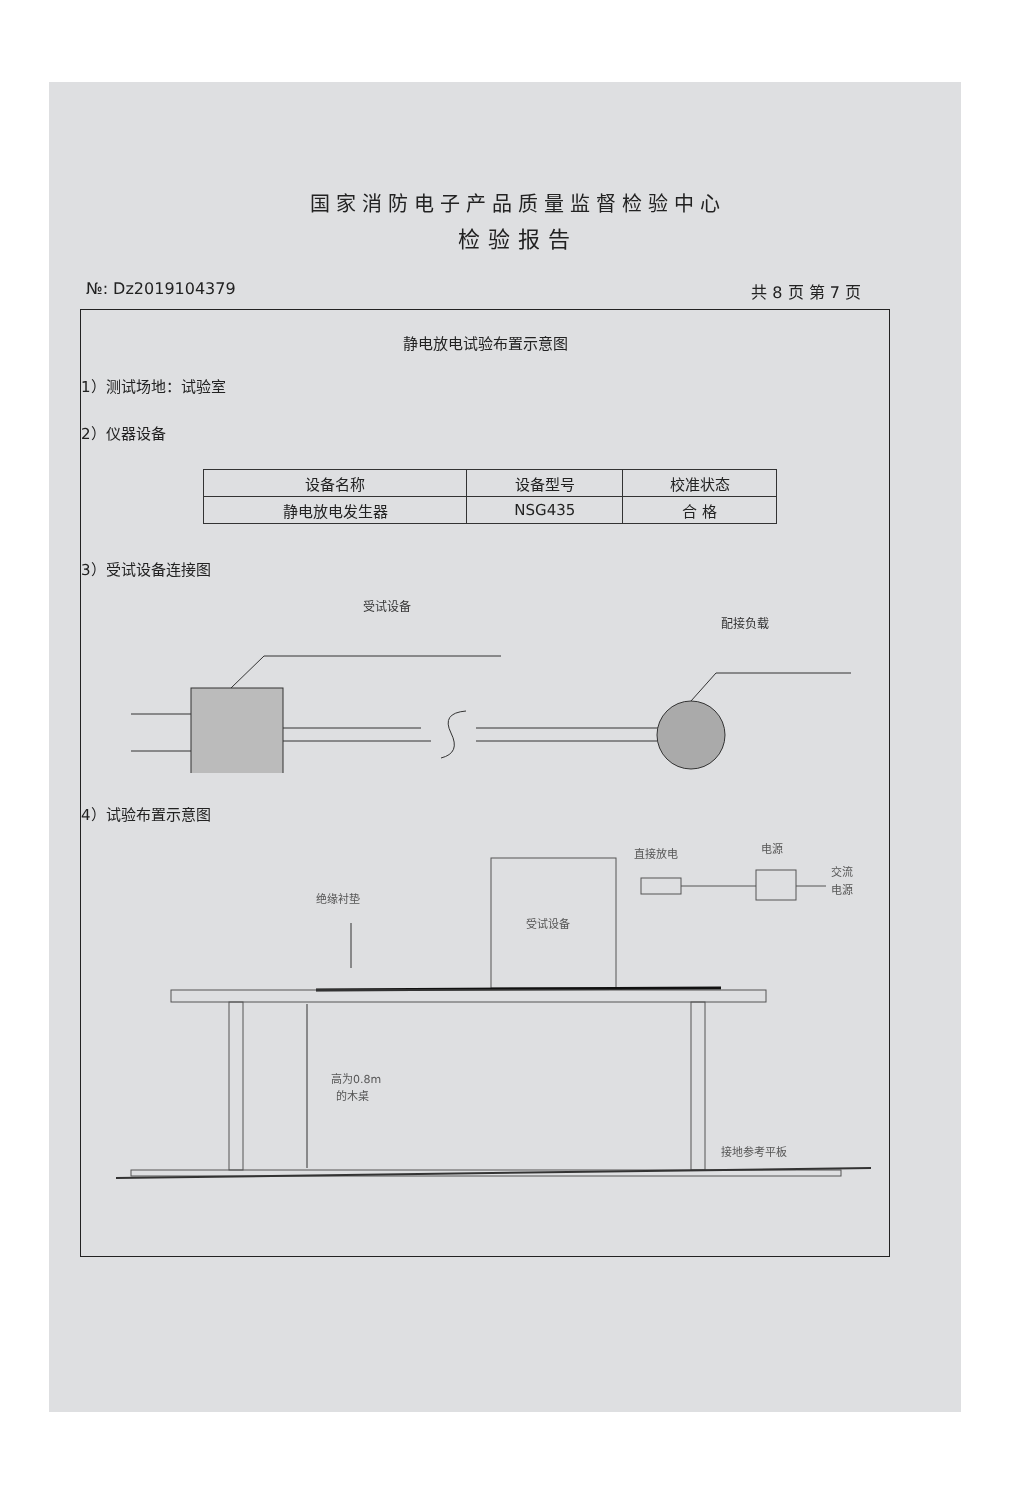国家消防电子产品质量监督检验中心
检验报告
№: Dz2019104379 共 8 页 第 7 页
静电放电试验布置示意图
1）测试场地：试验室
2）仪器设备
| 设备名称 | 设备型号 | 校准状态 |
| --- | --- | --- |
| 静电放电发生器 | NSG435 | 合 格 |
3）受试设备连接图
受试设备
配接负载
4）试验布置示意图
绝缘衬垫
受试设备
直接放电
电源
交流
电源
高为0.8m
的木桌
接地参考平板